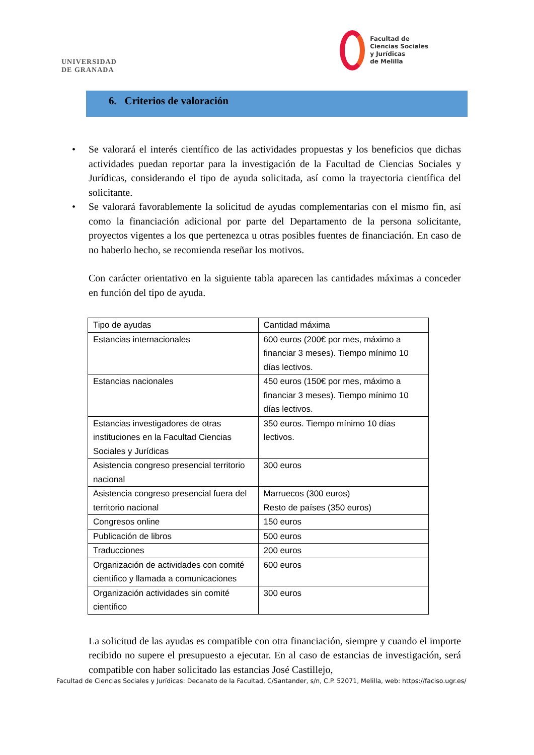UNIVERSIDAD
DE GRANADA
Facultad de
Ciencias Sociales
y Jurídicas
de Melilla
6. Criterios de valoración
• Se valorará el interés científico de las actividades propuestas y los beneficios que dichas actividades puedan reportar para la investigación de la Facultad de Ciencias Sociales y Jurídicas, considerando el tipo de ayuda solicitada, así como la trayectoria científica del solicitante.
• Se valorará favorablemente la solicitud de ayudas complementarias con el mismo fin, así como la financiación adicional por parte del Departamento de la persona solicitante, proyectos vigentes a los que pertenezca u otras posibles fuentes de financiación. En caso de no haberlo hecho, se recomienda reseñar los motivos.
Con carácter orientativo en la siguiente tabla aparecen las cantidades máximas a conceder en función del tipo de ayuda.
| Tipo de ayudas | Cantidad máxima |
| Estancias internacionales | 600 euros (200€ por mes, máximo a financiar 3 meses). Tiempo mínimo 10 días lectivos. |
| Estancias nacionales | 450 euros (150€ por mes, máximo a financiar 3 meses). Tiempo mínimo 10 días lectivos. |
| Estancias investigadores de otras instituciones en la Facultad Ciencias Sociales y Jurídicas | 350 euros. Tiempo mínimo 10 días lectivos. |
| Asistencia congreso presencial territorio nacional | 300 euros |
| Asistencia congreso presencial fuera del territorio nacional | Marruecos (300 euros) Resto de países (350 euros) |
| Congresos online | 150 euros |
| Publicación de libros | 500 euros |
| Traducciones | 200 euros |
| Organización de actividades con comité científico y llamada a comunicaciones | 600 euros |
| Organización actividades sin comité científico | 300 euros |
La solicitud de las ayudas es compatible con otra financiación, siempre y cuando el importe recibido no supere el presupuesto a ejecutar. En al caso de estancias de investigación, será compatible con haber solicitado las estancias José Castillejo,
Facultad de Ciencias Sociales y Jurídicas: Decanato de la Facultad, C/Santander, s/n, C.P. 52071, Melilla, web: https://faciso.ugr.es/